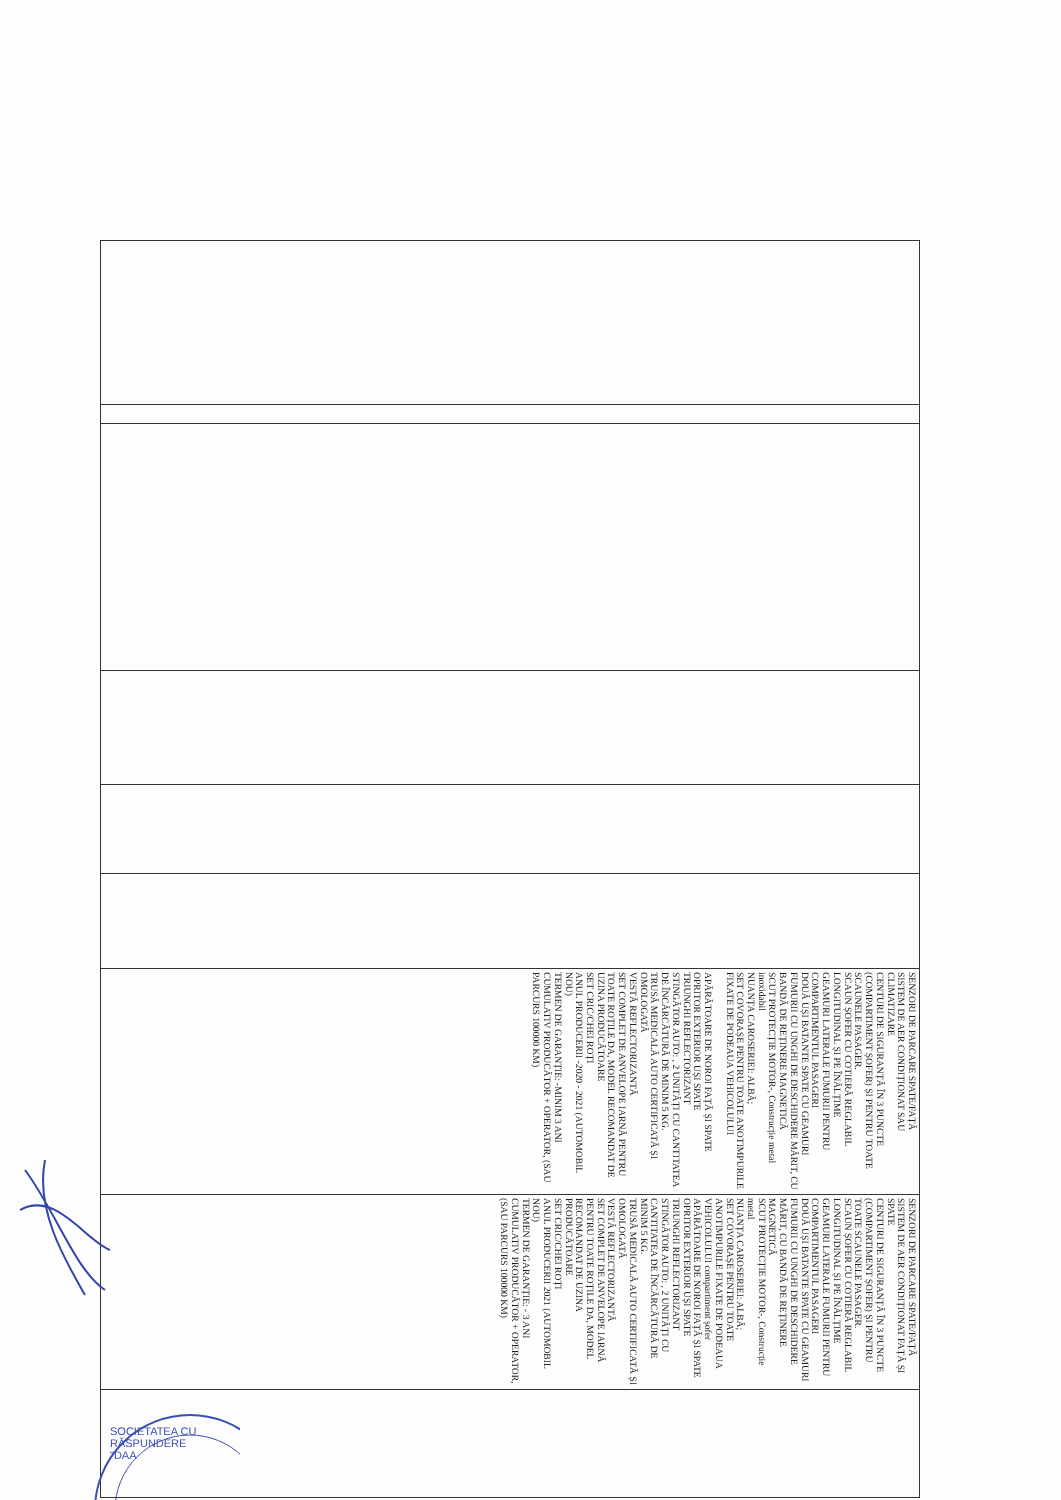| | | | | | | SENZORI DE PARCARE SPATE/FAȚĂ SISTEM DE AER CONDIȚIONAT SAU CLIMATIZARE CENTURI DE SIGURANȚĂ ÎN 3 PUNCTE (COMPARTIMENT ȘOFER) ȘI PENTRU TOATE SCAUNELE PASAGER. SCAUN ȘOFER CU COTIERĂ REGLABIL LONGITUDINAL ȘI PE ÎNĂLȚIME GEAMURI LATERALE FUMURII PENTRU COMPARTIMENTUL PASAGERI DOUĂ UȘI BATANTE SPATE CU GEAMURI FUMURII CU UNGHI DE DESCHIDERE MĂRIT, CU BANDĂ DE REȚINERE MAGNETICĂ SCUT PROTECȚIE MOTOR-, Construcție metal inoxidabil NUANȚA CAROSERIEI: ALBĂ; SET COVORAȘE PENTRU TOATE ANOTIMPURILE FIXATE DE PODEAUA VEHICOLULUI APĂRĂTOARE DE NOROI FAȚĂ ȘI SPATE OPRITOR EXTERIOR UȘI SPATE TRIUNGHI REFLECTORIZANT STINGĂTOR AUTO: , 2 UNITĂȚI CU CANTITATEA DE ÎNCĂRCĂTURĂ DE MINIM 5 KG. TRUSĂ MEDICALĂ AUTO CERTIFICATĂ ȘI OMOLOGATĂ VESTĂ REFLECTORIZANTĂ SET COMPLET DE ANVELOPE IARNĂ PENTRU TOATE ROȚILE DA, MODEL RECOMANDAT DE UZINA PRODUCĂTOARE SET CRIC/CHEI ROȚI ANUL PRODUCERII -2020 - 2021 (AUTOMOBIL NOU) TERMEN DE GARANȚIE: -MINIM 3 ANI CUMULATIV PRODUCĂTOR + OPERATOR, (SAU PARCURS 100000 KM) | SENZORI DE PARCARE SPATE/FAȚĂ SISTEM DE AER CONDIȚIONAT FAȚĂ ȘI SPATE CENTURI DE SIGURANȚĂ ÎN 3 PUNCTE (COMPARTIMENT ȘOFER) ȘI PENTRU TOATE SCAUNELE PASAGER. SCAUN ȘOFER CU COTIERĂ REGLABIL LONGITUDINAL ȘI PE ÎNĂLȚIME GEAMURI LATERALE FUMURII PENTRU COMPARTIMENTUL PASAGERI DOUĂ UȘI BATANTE SPATE CU GEAMURI FUMURII CU UNGHI DE DESCHIDERE MĂRIT, CU BANDĂ DE REȚINERE MAGNETICĂ SCUT PROTECȚIE MOTOR-, Construcție metal NUANȚA CAROSERIEI: ALBĂ; SET COVORAȘE PENTRU TOATE ANOTIMPURILE FIXATE DE PODEAUA VEHICOLULUI compartiment șofer APĂRĂTOARE DE NOROI FAȚĂ ȘI SPATE OPRITOR EXTERIOR UȘI SPATE TRIUNGHI REFLECTORIZANT STINGĂTOR AUTO: , 2 UNITĂȚI CU CANTITATEA DE ÎNCĂRCĂTURĂ DE MINIM 5 KG. TRUSĂ MEDICALĂ AUTO CERTIFICATĂ ȘI OMOLOGATĂ VESTĂ REFLECTORIZANTĂ SET COMPLET DE ANVELOPE IARNĂ PENTRU TOATE ROȚILE DA, MODEL RECOMANDAT DE UZINA PRODUCĂTOARE SET CRIC/CHEI ROȚI ANUL PRODUCERII 2021 (AUTOMOBIL NOU) TERMEN DE GARANȚIE: - 3 ANI CUMULATIV PRODUCĂTOR + OPERATOR, (SAU PARCURS 100000 KM) | |
SOCIETATEA CU RĂSPUNDERE
"DAA